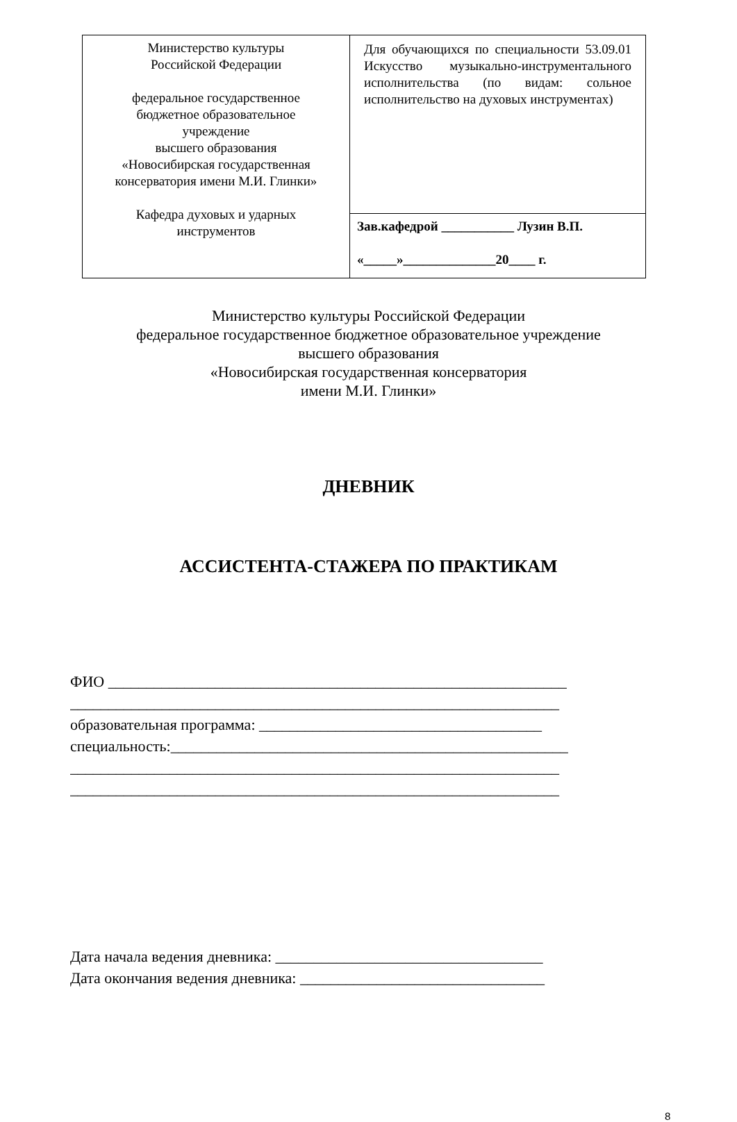| Министерство культуры Российской Федерации федеральное государственное бюджетное образовательное учреждение высшего образования «Новосибирская государственная консерватория имени М.И. Глинки» Кафедра духовых и ударных инструментов | Для обучающихся по специальности 53.09.01 Искусство музыкально-инструментального исполнительства (по видам: сольное исполнительство на духовых инструментах) |
| | Зав.кафедрой ___________ Лузин В.П. «_____»______________20____ г. |
Министерство культуры Российской Федерации
федеральное государственное бюджетное образовательное учреждение
высшего образования
«Новосибирская государственная консерватория
имени М.И. Глинки»
ДНЕВНИК
АССИСТЕНТА-СТАЖЕРА ПО ПРАКТИКАМ
ФИО ____________________________________________________________
________________________________________________________________
образовательная программа: _____________________________________
специальность:____________________________________________________
________________________________________________________________
________________________________________________________________
Дата начала ведения дневника: ___________________________________
Дата окончания ведения дневника: ________________________________
8